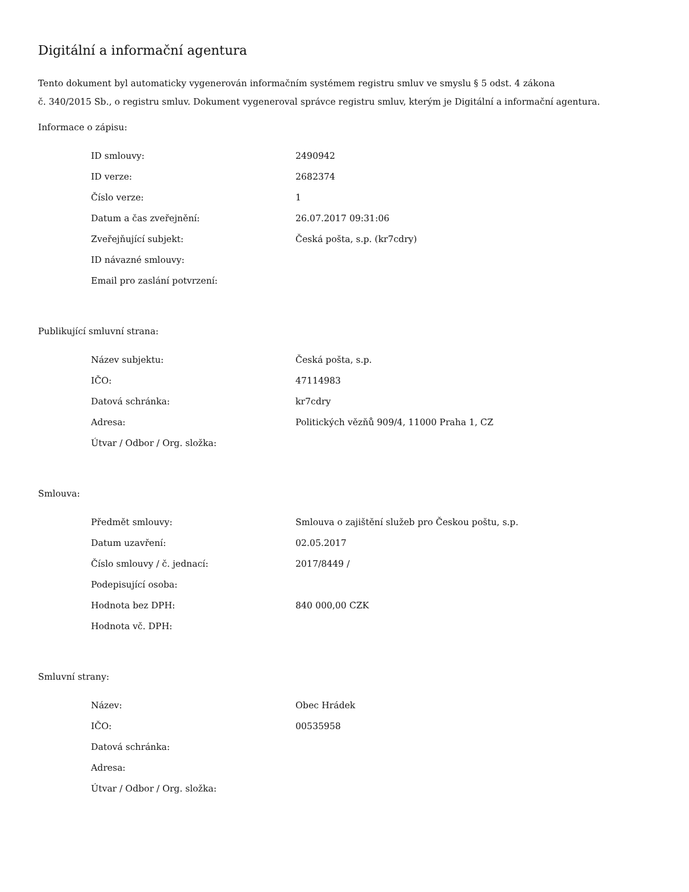Digitální a informační agentura
Tento dokument byl automaticky vygenerován informačním systémem registru smluv ve smyslu § 5 odst. 4 zákona
č. 340/2015 Sb., o registru smluv. Dokument vygeneroval správce registru smluv, kterým je Digitální a informační agentura.
Informace o zápisu:
| ID smlouvy: | 2490942 |
| ID verze: | 2682374 |
| Číslo verze: | 1 |
| Datum a čas zveřejnění: | 26.07.2017 09:31:06 |
| Zveřejňující subjekt: | Česká pošta, s.p. (kr7cdry) |
| ID návazné smlouvy: | |
| Email pro zaslání potvrzení: | |
Publikující smluvní strana:
| Název subjektu: | Česká pošta, s.p. |
| IČO: | 47114983 |
| Datová schránka: | kr7cdry |
| Adresa: | Politických vězňů 909/4, 11000 Praha 1, CZ |
| Útvar / Odbor / Org. složka: | |
Smlouva:
| Předmět smlouvy: | Smlouva o zajištění služeb pro Českou poštu, s.p. |
| Datum uzavření: | 02.05.2017 |
| Číslo smlouvy / č. jednací: | 2017/8449 / |
| Podepisující osoba: | |
| Hodnota bez DPH: | 840 000,00 CZK |
| Hodnota vč. DPH: | |
Smluvní strany:
| Název: | Obec Hrádek |
| IČO: | 00535958 |
| Datová schránka: | |
| Adresa: | |
| Útvar / Odbor / Org. složka: | |